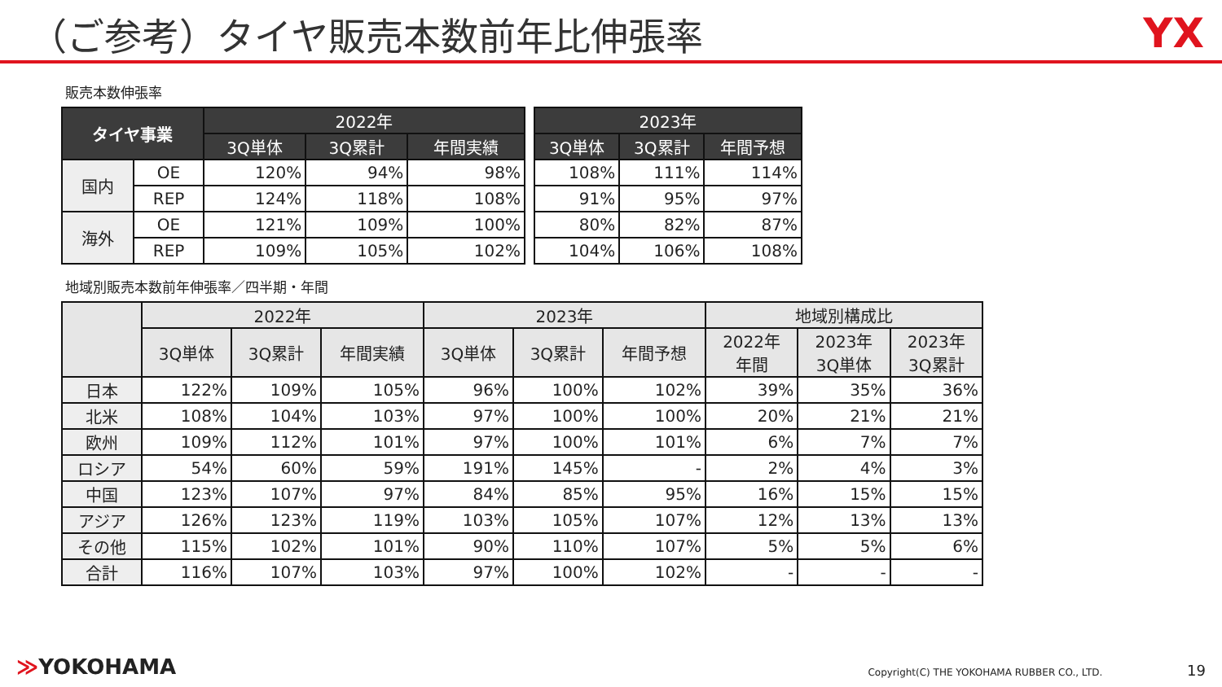（ご参考）タイヤ販売本数前年比伸張率
YX
販売本数伸張率
| タイヤ事業 | | 2022年 | | |
| --- | --- | --- | --- | --- |
| | | 3Q単体 | 3Q累計 | 年間実績 |
| 国内 | OE | 120% | 94% | 98% |
| | REP | 124% | 118% | 108% |
| 海外 | OE | 121% | 109% | 100% |
| | REP | 109% | 105% | 102% |
| 2023年 | | |
| --- | --- | --- |
| 3Q単体 | 3Q累計 | 年間予想 |
| 108% | 111% | 114% |
| 91% | 95% | 97% |
| 80% | 82% | 87% |
| 104% | 106% | 108% |
地域別販売本数前年伸張率／四半期・年間
| | 2022年 | | | 2023年 | | | 地域別構成比 | | |
| --- | --- | --- | --- | --- | --- | --- | --- | --- | --- |
| | 3Q単体 | 3Q累計 | 年間実績 | 3Q単体 | 3Q累計 | 年間予想 | 2022年 年間 | 2023年 3Q単体 | 2023年 3Q累計 |
| 日本 | 122% | 109% | 105% | 96% | 100% | 102% | 39% | 35% | 36% |
| 北米 | 108% | 104% | 103% | 97% | 100% | 100% | 20% | 21% | 21% |
| 欧州 | 109% | 112% | 101% | 97% | 100% | 101% | 6% | 7% | 7% |
| ロシア | 54% | 60% | 59% | 191% | 145% | - | 2% | 4% | 3% |
| 中国 | 123% | 107% | 97% | 84% | 85% | 95% | 16% | 15% | 15% |
| アジア | 126% | 123% | 119% | 103% | 105% | 107% | 12% | 13% | 13% |
| その他 | 115% | 102% | 101% | 90% | 110% | 107% | 5% | 5% | 6% |
| 合計 | 116% | 107% | 103% | 97% | 100% | 102% | - | - | - |
≫YOKOHAMA Copyright(C) THE YOKOHAMA RUBBER CO., LTD. 19